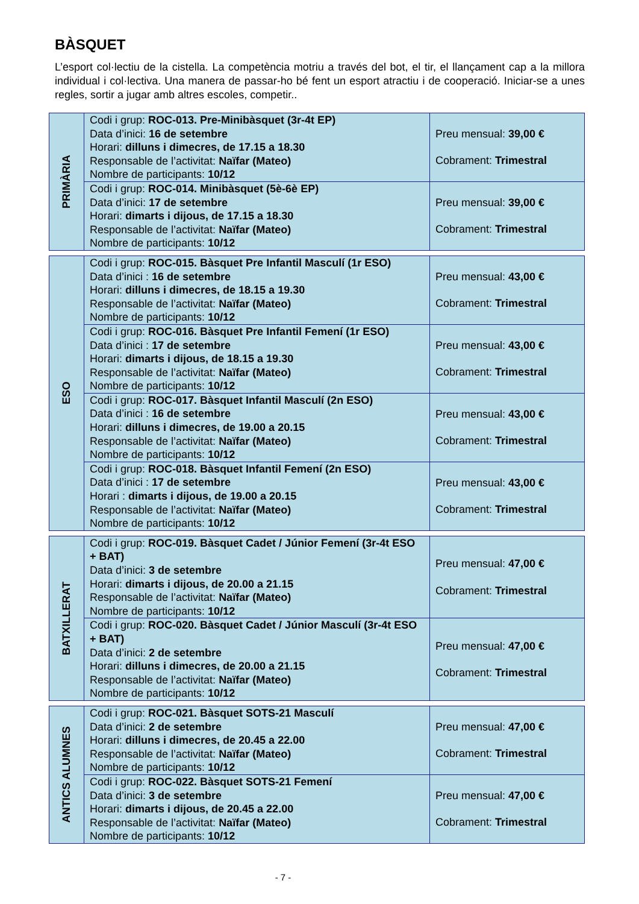BÀSQUET
L’esport col·lectiu de la cistella. La competència motriu a través del bot, el tir, el llançament cap a la millora individual i col·lectiva. Una manera de passar-ho bé fent un esport atractiu i de cooperació. Iniciar-se a unes regles, sortir a jugar amb altres escoles, competir..
| PRIMÀRIA | Codi i grup: ROC-013. Pre-Minibàsquet (3r-4t EP) Data d’inici: 16 de setembre Horari: dilluns i dimecres, de 17.15 a 18.30 Responsable de l’activitat: Naïfar (Mateo) Nombre de participants: 10/12 | Preu mensual: 39,00 € Cobrament: Trimestral |
| | Codi i grup: ROC-014. Minibàsquet (5è-6è EP) Data d’inici: 17 de setembre Horari: dimarts i dijous, de 17.15 a 18.30 Responsable de l’activitat: Naïfar (Mateo) Nombre de participants: 10/12 | Preu mensual: 39,00 € Cobrament: Trimestral |
| ESO | Codi i grup: ROC-015. Bàsquet Pre Infantil Masculí (1r ESO) Data d’inici : 16 de setembre Horari: dilluns i dimecres, de 18.15 a 19.30 Responsable de l’activitat: Naïfar (Mateo) Nombre de participants: 10/12 | Preu mensual: 43,00 € Cobrament: Trimestral |
| | Codi i grup: ROC-016. Bàsquet Pre Infantil Femení (1r ESO) Data d’inici : 17 de setembre Horari: dimarts i dijous, de 18.15 a 19.30 Responsable de l’activitat: Naïfar (Mateo) Nombre de participants: 10/12 | Preu mensual: 43,00 € Cobrament: Trimestral |
| | Codi i grup: ROC-017. Bàsquet Infantil Masculí (2n ESO) Data d’inici : 16 de setembre Horari: dilluns i dimecres, de 19.00 a 20.15 Responsable de l’activitat: Naïfar (Mateo) Nombre de participants: 10/12 | Preu mensual: 43,00 € Cobrament: Trimestral |
| | Codi i grup: ROC-018. Bàsquet Infantil Femení (2n ESO) Data d’inici : 17 de setembre Horari : dimarts i dijous, de 19.00 a 20.15 Responsable de l’activitat: Naïfar (Mateo) Nombre de participants: 10/12 | Preu mensual: 43,00 € Cobrament: Trimestral |
| BATXILLERAT | Codi i grup: ROC-019. Bàsquet Cadet / Júnior Femení (3r-4t ESO + BAT) Data d’inici: 3 de setembre Horari: dimarts i dijous, de 20.00 a 21.15 Responsable de l’activitat: Naïfar (Mateo) Nombre de participants: 10/12 | Preu mensual: 47,00 € Cobrament: Trimestral |
| | Codi i grup: ROC-020. Bàsquet Cadet / Júnior Masculí (3r-4t ESO + BAT) Data d’inici: 2 de setembre Horari: dilluns i dimecres, de 20.00 a 21.15 Responsable de l’activitat: Naïfar (Mateo) Nombre de participants: 10/12 | Preu mensual: 47,00 € Cobrament: Trimestral |
| ANTICS ALUMNES | Codi i grup: ROC-021. Bàsquet SOTS-21 Masculí Data d’inici: 2 de setembre Horari: dilluns i dimecres, de 20.45 a 22.00 Responsable de l’activitat: Naïfar (Mateo) Nombre de participants: 10/12 | Preu mensual: 47,00 € Cobrament: Trimestral |
| | Codi i grup: ROC-022. Bàsquet SOTS-21 Femení Data d’inici: 3 de setembre Horari: dimarts i dijous, de 20.45 a 22.00 Responsable de l’activitat: Naïfar (Mateo) Nombre de participants: 10/12 | Preu mensual: 47,00 € Cobrament: Trimestral |
- 7 -